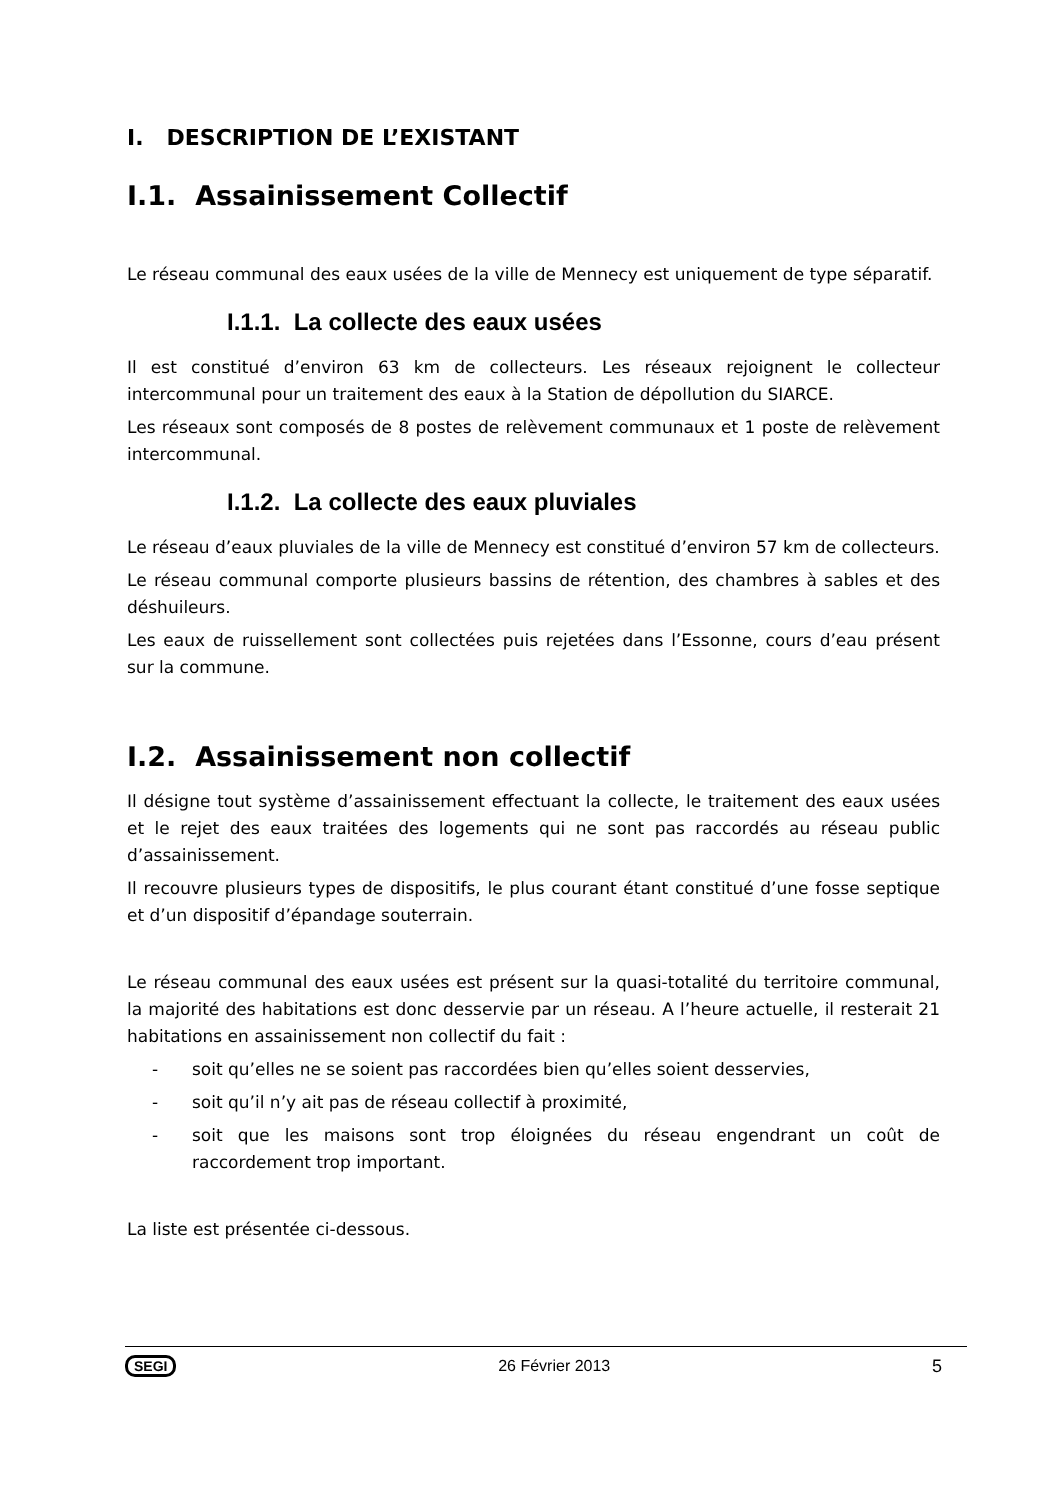I. DESCRIPTION DE L’EXISTANT
I.1. Assainissement Collectif
Le réseau communal des eaux usées de la ville de Mennecy est uniquement de type séparatif.
I.1.1. La collecte des eaux usées
Il est constitué d’environ 63 km de collecteurs. Les réseaux rejoignent le collecteur intercommunal pour un traitement des eaux à la Station de dépollution du SIARCE.
Les réseaux sont composés de 8 postes de relèvement communaux et 1 poste de relèvement intercommunal.
I.1.2. La collecte des eaux pluviales
Le réseau d’eaux pluviales de la ville de Mennecy est constitué d’environ 57 km de collecteurs.
Le réseau communal comporte plusieurs bassins de rétention, des chambres à sables et des déshuileurs.
Les eaux de ruissellement sont collectées puis rejetées dans l’Essonne, cours d’eau présent sur la commune.
I.2. Assainissement non collectif
Il désigne tout système d’assainissement effectuant la collecte, le traitement des eaux usées et le rejet des eaux traitées des logements qui ne sont pas raccordés au réseau public d’assainissement.
Il recouvre plusieurs types de dispositifs, le plus courant étant constitué d’une fosse septique et d’un dispositif d’épandage souterrain.
Le réseau communal des eaux usées est présent sur la quasi-totalité du territoire communal, la majorité des habitations est donc desservie par un réseau. A l’heure actuelle, il resterait 21 habitations en assainissement non collectif du fait :
- soit qu’elles ne se soient pas raccordées bien qu’elles soient desservies,
- soit qu’il n’y ait pas de réseau collectif à proximité,
- soit que les maisons sont trop éloignées du réseau engendrant un coût de raccordement trop important.
La liste est présentée ci-dessous.
SEGI 26 Février 2013 5